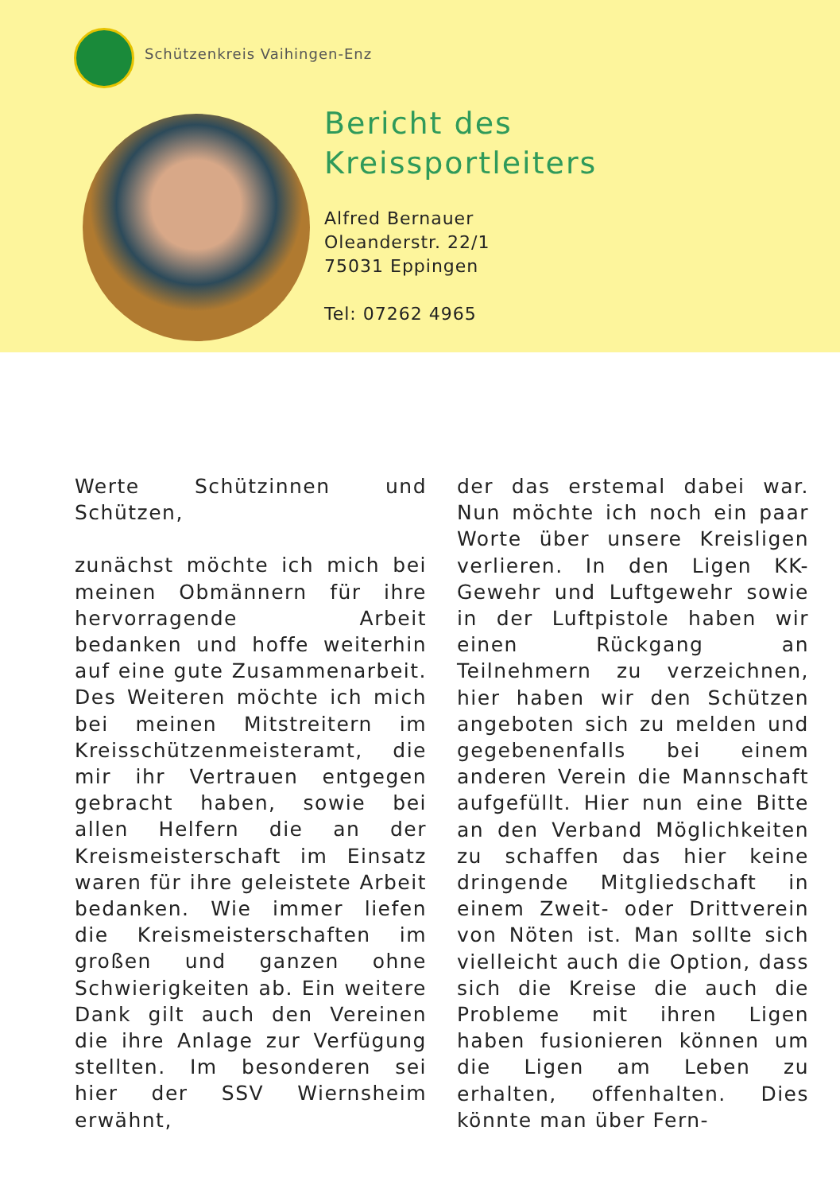Schützenkreis Vaihingen-Enz
Bericht des
Kreissportleiters
Alfred Bernauer
Oleanderstr. 22/1
75031 Eppingen
Tel: 07262 4965
Werte Schützinnen und Schützen,
zunächst möchte ich mich bei meinen Obmännern für ihre hervorragende Arbeit bedanken und hoffe weiterhin auf eine gute Zusammenarbeit. Des Weiteren möchte ich mich bei meinen Mitstreitern im Kreisschützenmeisteramt, die mir ihr Vertrauen entgegen gebracht haben, sowie bei allen Helfern die an der Kreismeisterschaft im Einsatz waren für ihre geleistete Arbeit bedanken. Wie immer liefen die Kreismeisterschaften im großen und ganzen ohne Schwierigkeiten ab. Ein weitere Dank gilt auch den Vereinen die ihre Anlage zur Verfügung stellten. Im besonderen sei hier der SSV Wiernsheim erwähnt,
der das erstemal dabei war. Nun möchte ich noch ein paar Worte über unsere Kreisligen verlieren. In den Ligen KK-Gewehr und Luftgewehr sowie in der Luftpistole haben wir einen Rückgang an Teilnehmern zu verzeichnen, hier haben wir den Schützen angeboten sich zu melden und gegebenenfalls bei einem anderen Verein die Mannschaft aufgefüllt. Hier nun eine Bitte an den Verband Möglichkeiten zu schaffen das hier keine dringende Mitgliedschaft in einem Zweit- oder Drittverein von Nöten ist. Man sollte sich vielleicht auch die Option, dass sich die Kreise die auch die Probleme mit ihren Ligen haben fusionieren können um die Ligen am Leben zu erhalten, offenhalten. Dies könnte man über Fern-